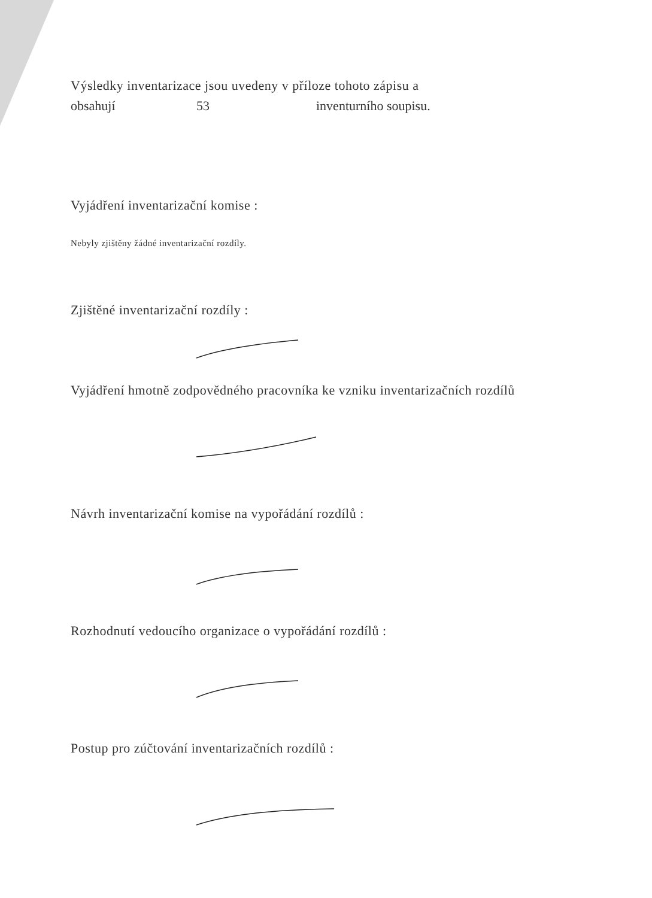Výsledky inventarizace jsou uvedeny v příloze tohoto zápisu a
obsahují 53 inventurního soupisu.
Vyjádření inventarizační komise :
Nebyly zjištěny žádné inventarizační rozdíly.
Zjištěné inventarizační rozdíly :
Vyjádření hmotně zodpovědného pracovníka ke vzniku inventarizačních rozdílů
Návrh inventarizační komise na vypořádání rozdílů :
Rozhodnutí vedoucího organizace o vypořádání rozdílů :
Postup pro zúčtování inventarizačních rozdílů :